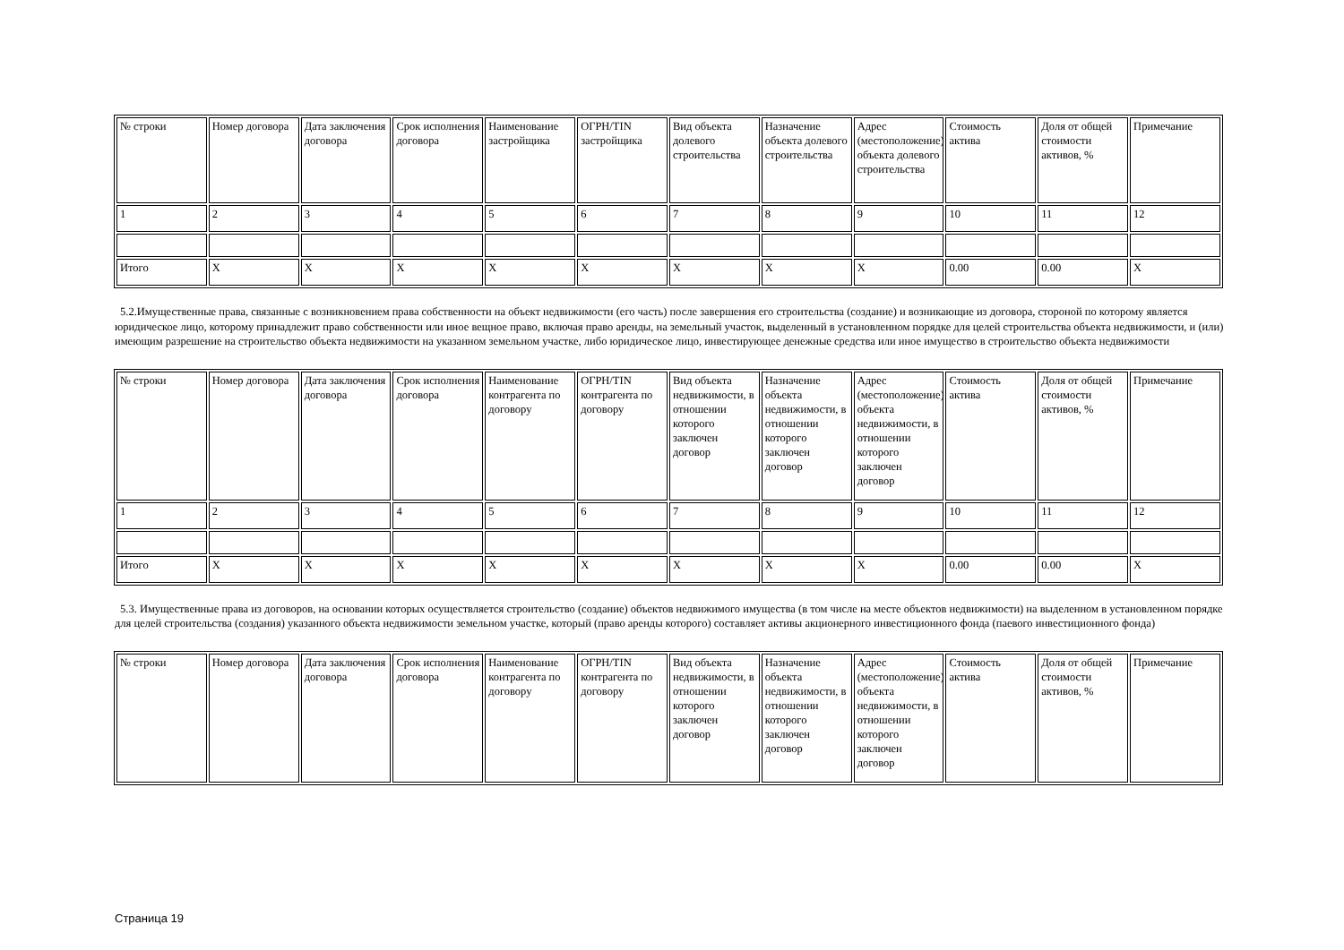| № строки | Номер договора | Дата заключения договора | Срок исполнения договора | Наименование застройщика | ОГРН/TIN застройщика | Вид объекта долевого строительства | Назначение объекта долевого строительства | Адрес (местоположение) объекта долевого строительства | Стоимость актива | Доля от общей стоимости активов, % | Примечание |
| --- | --- | --- | --- | --- | --- | --- | --- | --- | --- | --- | --- |
| 1 | 2 | 3 | 4 | 5 | 6 | 7 | 8 | 9 | 10 | 11 | 12 |
| Итого | X | X | X | X | X | X | X | X | 0.00 | 0.00 | X |
5.2.Имущественные права, связанные с возникновением права собственности на объект недвижимости (его часть) после завершения его строительства (создание) и возникающие из договора, стороной по которому является юридическое лицо, которому принадлежит право собственности или иное вещное право, включая право аренды, на земельный участок, выделенный в установленном порядке для целей строительства объекта недвижимости, и (или) имеющим разрешение на строительство объекта недвижимости на указанном земельном участке, либо юридическое лицо, инвестирующее денежные средства или иное имущество в строительство объекта недвижимости
| № строки | Номер договора | Дата заключения договора | Срок исполнения договора | Наименование контрагента по договору | ОГРН/TIN контрагента по договору | Вид объекта недвижимости, в отношении которого заключен договор | Назначение объекта недвижимости, в отношении которого заключен договор | Адрес (местоположение) объекта недвижимости, в отношении которого заключен договор | Стоимость актива | Доля от общей стоимости активов, % | Примечание |
| --- | --- | --- | --- | --- | --- | --- | --- | --- | --- | --- | --- |
| 1 | 2 | 3 | 4 | 5 | 6 | 7 | 8 | 9 | 10 | 11 | 12 |
| Итого | X | X | X | X | X | X | X | X | 0.00 | 0.00 | X |
5.3. Имущественные права из договоров, на основании которых осуществляется строительство (создание) объектов недвижимого имущества (в том числе на месте объектов недвижимости) на выделенном в установленном порядке для целей строительства (создания) указанного объекта недвижимости земельном участке, который (право аренды которого) составляет активы акционерного инвестиционного фонда (паевого инвестиционного фонда)
| № строки | Номер договора | Дата заключения договора | Срок исполнения договора | Наименование контрагента по договору | ОГРН/TIN контрагента по договору | Вид объекта недвижимости, в отношении которого заключен договор | Назначение объекта недвижимости, в отношении которого заключен договор | Адрес (местоположение) объекта недвижимости, в отношении которого заключен договор | Стоимость актива | Доля от общей стоимости активов, % | Примечание |
| --- | --- | --- | --- | --- | --- | --- | --- | --- | --- | --- | --- |
Страница 19